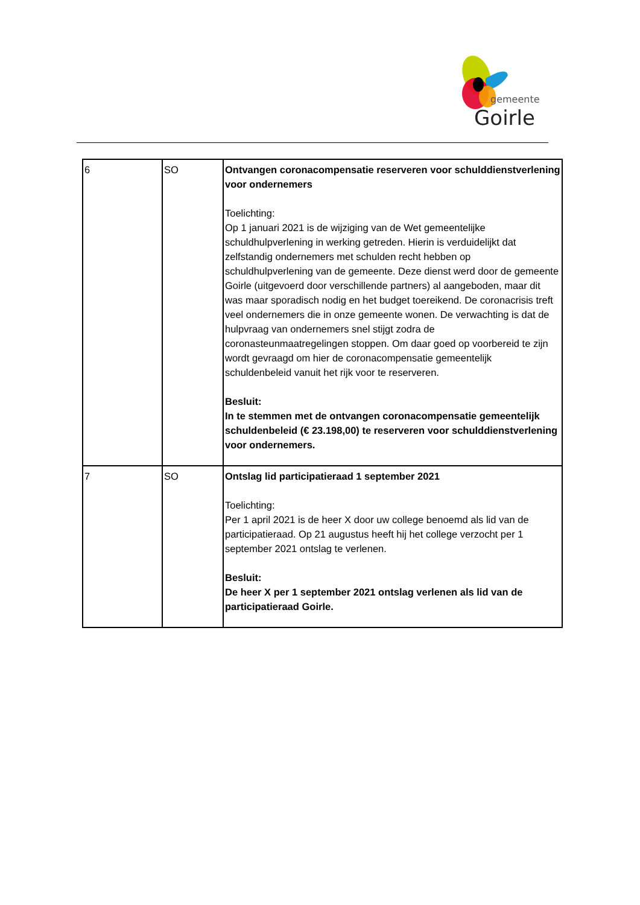gemeente
Goirle
| 6 | SO | Ontvangen coronacompensatie reserveren voor schulddienstverlening voor ondernemers Toelichting: Op 1 januari 2021 is de wijziging van de Wet gemeentelijke schuldhulpverlening in werking getreden. Hierin is verduidelijkt dat zelfstandig ondernemers met schulden recht hebben op schuldhulpverlening van de gemeente. Deze dienst werd door de gemeente Goirle (uitgevoerd door verschillende partners) al aangeboden, maar dit was maar sporadisch nodig en het budget toereikend. De coronacrisis treft veel ondernemers die in onze gemeente wonen. De verwachting is dat de hulpvraag van ondernemers snel stijgt zodra de coronasteunmaatregelingen stoppen. Om daar goed op voorbereid te zijn wordt gevraagd om hier de coronacompensatie gemeentelijk schuldenbeleid vanuit het rijk voor te reserveren. Besluit: In te stemmen met de ontvangen coronacompensatie gemeentelijk schuldenbeleid (€ 23.198,00) te reserveren voor schulddienstverlening voor ondernemers. |
| 7 | SO | Ontslag lid participatieraad 1 september 2021 Toelichting: Per 1 april 2021 is de heer X door uw college benoemd als lid van de participatieraad. Op 21 augustus heeft hij het college verzocht per 1 september 2021 ontslag te verlenen. Besluit: De heer X per 1 september 2021 ontslag verlenen als lid van de participatieraad Goirle. |